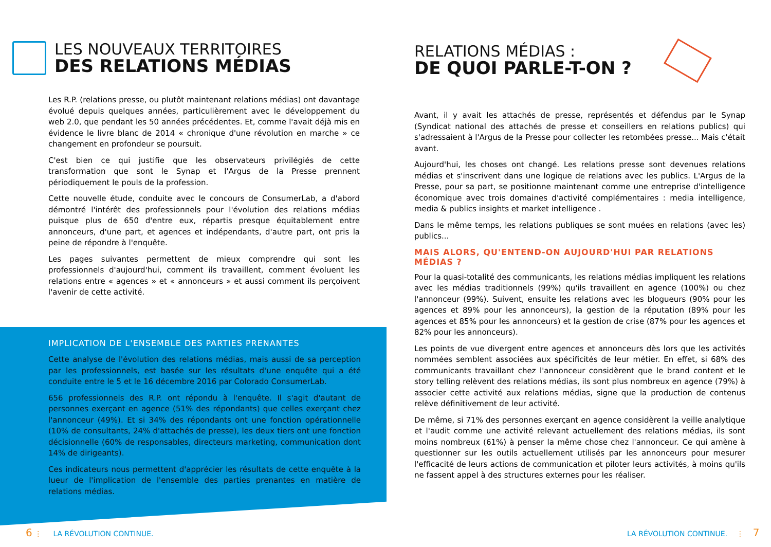LES NOUVEAUX TERRITOIRES
DES RELATIONS MÉDIAS
Les R.P. (relations presse, ou plutôt maintenant relations médias) ont davantage évolué depuis quelques années, particulièrement avec le développement du web 2.0, que pendant les 50 années précédentes. Et, comme l'avait déjà mis en évidence le livre blanc de 2014 « chronique d'une révolution en marche » ce changement en profondeur se poursuit.
C'est bien ce qui justifie que les observateurs privilégiés de cette transformation que sont le Synap et l'Argus de la Presse prennent périodiquement le pouls de la profession.
Cette nouvelle étude, conduite avec le concours de ConsumerLab, a d'abord démontré l'intérêt des professionnels pour l'évolution des relations médias puisque plus de 650 d'entre eux, répartis presque équitablement entre annonceurs, d'une part, et agences et indépendants, d'autre part, ont pris la peine de répondre à l'enquête.
Les pages suivantes permettent de mieux comprendre qui sont les professionnels d'aujourd'hui, comment ils travaillent, comment évoluent les relations entre « agences » et « annonceurs » et aussi comment ils perçoivent l'avenir de cette activité.
IMPLICATION DE L'ENSEMBLE DES PARTIES PRENANTES
Cette analyse de l'évolution des relations médias, mais aussi de sa perception par les professionnels, est basée sur les résultats d'une enquête qui a été conduite entre le 5 et le 16 décembre 2016 par Colorado ConsumerLab.
656 professionnels des R.P. ont répondu à l'enquête. Il s'agit d'autant de personnes exerçant en agence (51% des répondants) que celles exerçant chez l'annonceur (49%). Et si 34% des répondants ont une fonction opérationnelle (10% de consultants, 24% d'attachés de presse), les deux tiers ont une fonction décisionnelle (60% de responsables, directeurs marketing, communication dont 14% de dirigeants).
Ces indicateurs nous permettent d'apprécier les résultats de cette enquête à la lueur de l'implication de l'ensemble des parties prenantes en matière de relations médias.
6 ⋮ LA RÉVOLUTION CONTINUE.
RELATIONS MÉDIAS :
DE QUOI PARLE-T-ON ?
Avant, il y avait les attachés de presse, représentés et défendus par le Synap (Syndicat national des attachés de presse et conseillers en relations publics) qui s'adressaient à l'Argus de la Presse pour collecter les retombées presse... Mais c'était avant.
Aujourd'hui, les choses ont changé. Les relations presse sont devenues relations médias et s'inscrivent dans une logique de relations avec les publics. L'Argus de la Presse, pour sa part, se positionne maintenant comme une entreprise d'intelligence économique avec trois domaines d'activité complémentaires : media intelligence, media & publics insights et market intelligence .
Dans le même temps, les relations publiques se sont muées en relations (avec les) publics...
MAIS ALORS, QU'ENTEND-ON AUJOURD'HUI PAR RELATIONS MÉDIAS ?
Pour la quasi-totalité des communicants, les relations médias impliquent les relations avec les médias traditionnels (99%) qu'ils travaillent en agence (100%) ou chez l'annonceur (99%). Suivent, ensuite les relations avec les blogueurs (90% pour les agences et 89% pour les annonceurs), la gestion de la réputation (89% pour les agences et 85% pour les annonceurs) et la gestion de crise (87% pour les agences et 82% pour les annonceurs).
Les points de vue divergent entre agences et annonceurs dès lors que les activités nommées semblent associées aux spécificités de leur métier. En effet, si 68% des communicants travaillant chez l'annonceur considèrent que le brand content et le story telling relèvent des relations médias, ils sont plus nombreux en agence (79%) à associer cette activité aux relations médias, signe que la production de contenus relève définitivement de leur activité.
De même, si 71% des personnes exerçant en agence considèrent la veille analytique et l'audit comme une activité relevant actuellement des relations médias, ils sont moins nombreux (61%) à penser la même chose chez l'annonceur. Ce qui amène à questionner sur les outils actuellement utilisés par les annonceurs pour mesurer l'efficacité de leurs actions de communication et piloter leurs activités, à moins qu'ils ne fassent appel à des structures externes pour les réaliser.
LA RÉVOLUTION CONTINUE. ⋮ 7